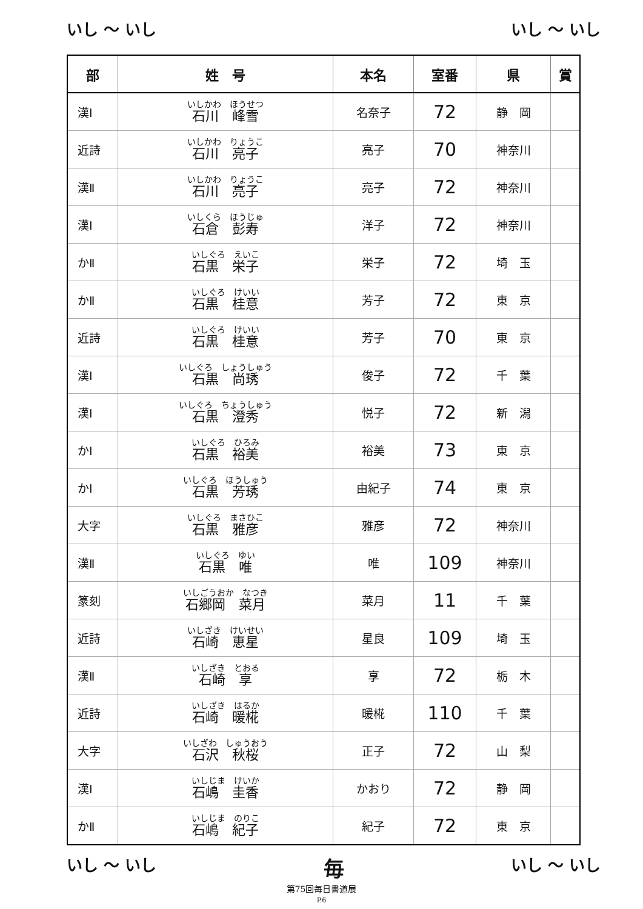いし ～ いし いし ～ いし
| 部 | 姓 号 | 本名 | 室番 | 県 | 賞 |
| --- | --- | --- | --- | --- | --- |
| 漢Ⅰ | いしかわ ほうせつ 石川 峰雪 | 名奈子 | 72 | 静 岡 | |
| 近詩 | いしかわ りょうこ 石川 亮子 | 亮子 | 70 | 神奈川 | |
| 漢Ⅱ | いしかわ りょうこ 石川 亮子 | 亮子 | 72 | 神奈川 | |
| 漢Ⅰ | いしくら ほうじゅ 石倉 彭寿 | 洋子 | 72 | 神奈川 | |
| かⅡ | いしぐろ えいこ 石黒 栄子 | 栄子 | 72 | 埼 玉 | |
| かⅡ | いしぐろ けいい 石黒 桂意 | 芳子 | 72 | 東 京 | |
| 近詩 | いしぐろ けいい 石黒 桂意 | 芳子 | 70 | 東 京 | |
| 漢Ⅰ | いしぐろ しょうしゅう 石黒 尚琇 | 俊子 | 72 | 千 葉 | |
| 漢Ⅰ | いしぐろ ちょうしゅう 石黒 澄秀 | 悦子 | 72 | 新 潟 | |
| かⅠ | いしぐろ ひろみ 石黒 裕美 | 裕美 | 73 | 東 京 | |
| かⅠ | いしぐろ ほうしゅう 石黒 芳琇 | 由紀子 | 74 | 東 京 | |
| 大字 | いしぐろ まさひこ 石黒 雅彦 | 雅彦 | 72 | 神奈川 | |
| 漢Ⅱ | いしぐろ ゆい 石黒 唯 | 唯 | 109 | 神奈川 | |
| 篆刻 | いしごうおか なつき 石郷岡 菜月 | 菜月 | 11 | 千 葉 | |
| 近詩 | いしざき けいせい 石崎 恵星 | 星良 | 109 | 埼 玉 | |
| 漢Ⅱ | いしざき とおる 石崎 享 | 享 | 72 | 栃 木 | |
| 近詩 | いしざき はるか 石崎 暖椛 | 暖椛 | 110 | 千 葉 | |
| 大字 | いしざわ しゅうおう 石沢 秋桜 | 正子 | 72 | 山 梨 | |
| 漢Ⅰ | いしじま けいか 石嶋 圭香 | かおり | 72 | 静 岡 | |
| かⅡ | いしじま のりこ 石嶋 紀子 | 紀子 | 72 | 東 京 | |
いし ～ いし 毎 いし ～ いし
第75回毎日書道展
P.6